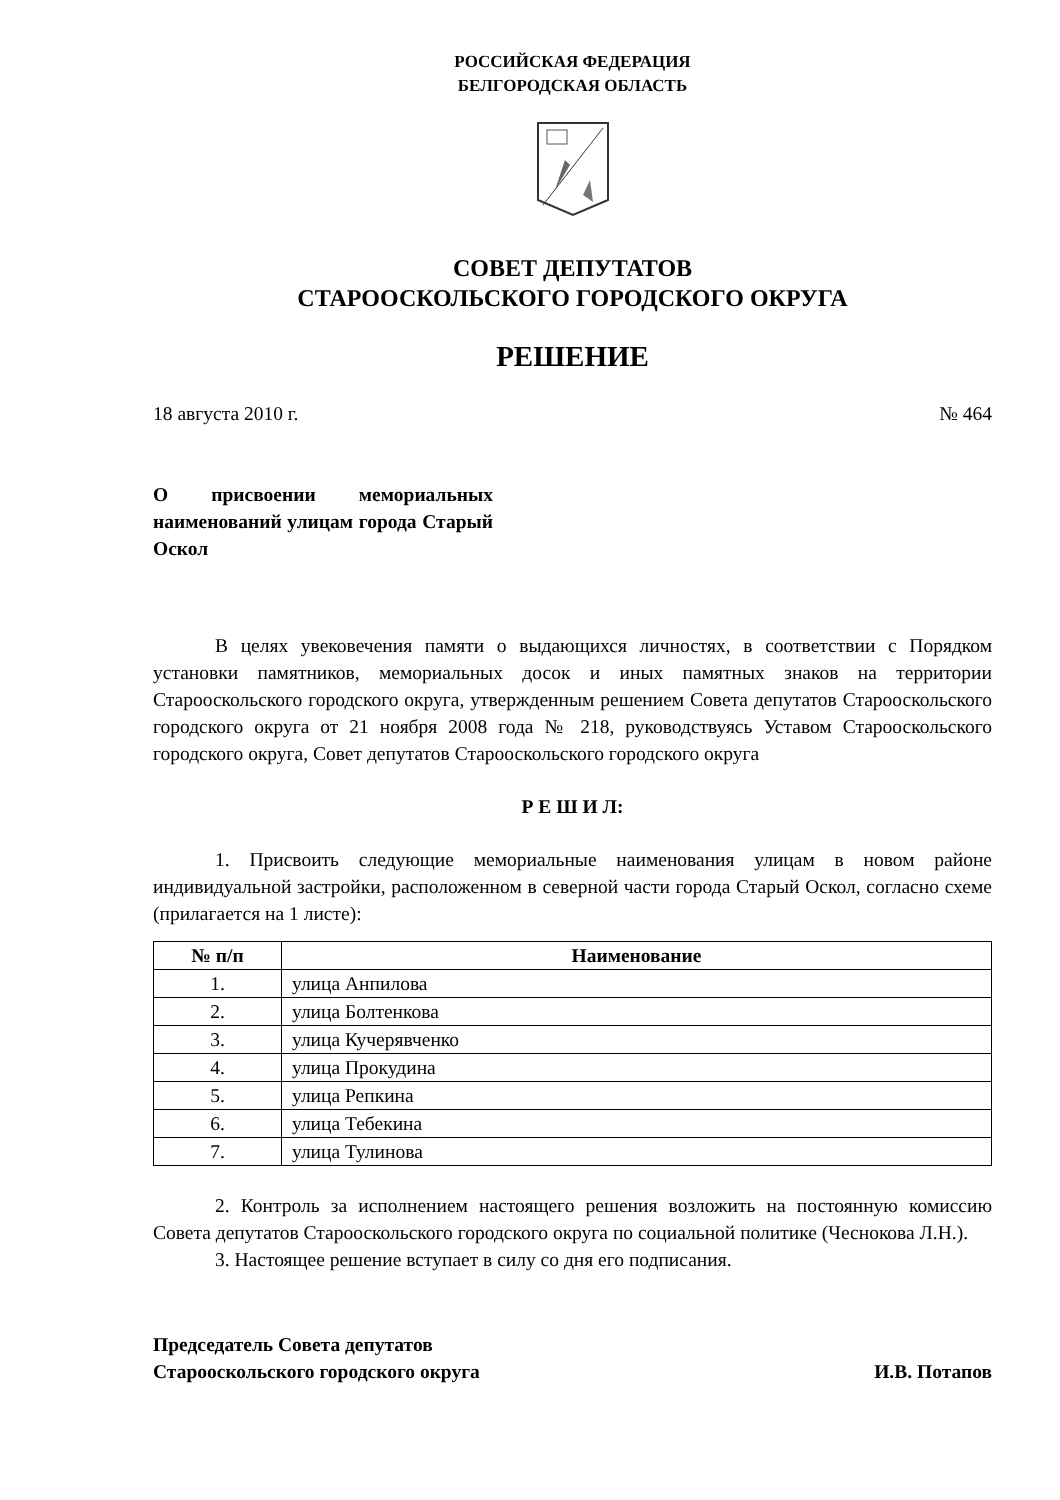РОССИЙСКАЯ ФЕДЕРАЦИЯ
БЕЛГОРОДСКАЯ ОБЛАСТЬ
СОВЕТ ДЕПУТАТОВ
СТАРООСКОЛЬСКОГО ГОРОДСКОГО ОКРУГА
РЕШЕНИЕ
18 августа 2010 г. № 464
О присвоении мемориальных наименований улицам города Старый Оскол
В целях увековечения памяти о выдающихся личностях, в соответствии с Порядком установки памятников, мемориальных досок и иных памятных знаков на территории Старооскольского городского округа, утвержденным решением Совета депутатов Старооскольского городского округа от 21 ноября 2008 года № 218, руководствуясь Уставом Старооскольского городского округа, Совет депутатов Старооскольского городского округа
Р Е Ш И Л:
1. Присвоить следующие мемориальные наименования улицам в новом районе индивидуальной застройки, расположенном в северной части города Старый Оскол, согласно схеме (прилагается на 1 листе):
| № п/п | Наименование |
| --- | --- |
| 1. | улица Анпилова |
| 2. | улица Болтенкова |
| 3. | улица Кучерявченко |
| 4. | улица Прокудина |
| 5. | улица Репкина |
| 6. | улица Тебекина |
| 7. | улица Тулинова |
2. Контроль за исполнением настоящего решения возложить на постоянную комиссию Совета депутатов Старооскольского городского округа по социальной политике (Чеснокова Л.Н.).
3. Настоящее решение вступает в силу со дня его подписания.
Председатель Совета депутатов
Старооскольского городского округа И.В. Потапов